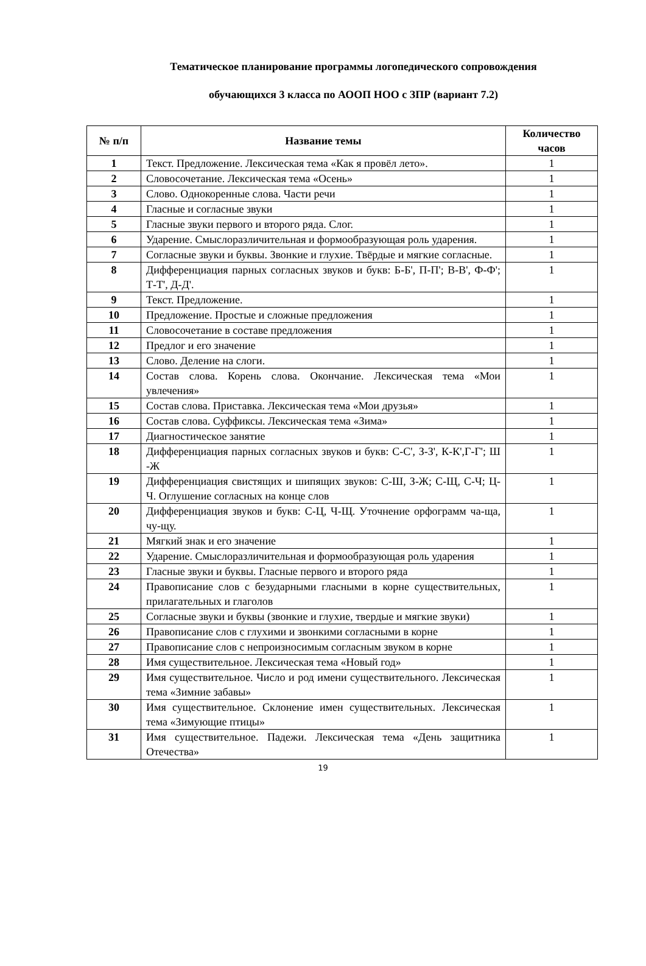Тематическое планирование программы логопедического сопровождения
обучающихся 3 класса по АООП НОО с ЗПР (вариант 7.2)
| № п/п | Название темы | Количество часов |
| --- | --- | --- |
| 1 | Текст. Предложение. Лексическая тема «Как я провёл лето». | 1 |
| 2 | Словосочетание. Лексическая тема «Осень» | 1 |
| 3 | Слово. Однокоренные слова. Части речи | 1 |
| 4 | Гласные и согласные звуки | 1 |
| 5 | Гласные звуки первого и второго ряда. Слог. | 1 |
| 6 | Ударение. Смыслоразличительная и формообразующая роль ударения. | 1 |
| 7 | Согласные звуки и буквы. Звонкие и глухие. Твёрдые и мягкие согласные. | 1 |
| 8 | Дифференциация парных согласных звуков и букв: Б-Б', П-П'; В-В', Ф-Ф'; Т-Т', Д-Д'. | 1 |
| 9 | Текст. Предложение. | 1 |
| 10 | Предложение. Простые и сложные предложения | 1 |
| 11 | Словосочетание в составе предложения | 1 |
| 12 | Предлог и его значение | 1 |
| 13 | Слово. Деление на слоги. | 1 |
| 14 | Состав слова. Корень слова. Окончание. Лексическая тема «Мои увлечения» | 1 |
| 15 | Состав слова. Приставка. Лексическая тема «Мои друзья» | 1 |
| 16 | Состав слова. Суффиксы. Лексическая тема «Зима» | 1 |
| 17 | Диагностическое занятие | 1 |
| 18 | Дифференциация парных согласных звуков и букв: С-С', З-З', К-К',Г-Г'; Ш -Ж | 1 |
| 19 | Дифференциация свистящих и шипящих звуков: С-Ш, З-Ж; С-Щ, С-Ч; Ц-Ч. Оглушение согласных на конце слов | 1 |
| 20 | Дифференциация звуков и букв: С-Ц, Ч-Щ. Уточнение орфограмм ча-ща, чу-щу. | 1 |
| 21 | Мягкий знак и его значение | 1 |
| 22 | Ударение. Смыслоразличительная и формообразующая роль ударения | 1 |
| 23 | Гласные звуки и буквы. Гласные первого и второго ряда | 1 |
| 24 | Правописание слов с безударными гласными в корне существительных, прилагательных и глаголов | 1 |
| 25 | Согласные звуки и буквы (звонкие и глухие, твердые и мягкие звуки) | 1 |
| 26 | Правописание слов с глухими и звонкими согласными в корне | 1 |
| 27 | Правописание слов с непроизносимым согласным звуком в корне | 1 |
| 28 | Имя существительное. Лексическая тема «Новый год» | 1 |
| 29 | Имя существительное. Число и род имени существительного. Лексическая тема «Зимние забавы» | 1 |
| 30 | Имя существительное. Склонение имен существительных. Лексическая тема «Зимующие птицы» | 1 |
| 31 | Имя существительное. Падежи. Лексическая тема «День защитника Отечества» | 1 |
19